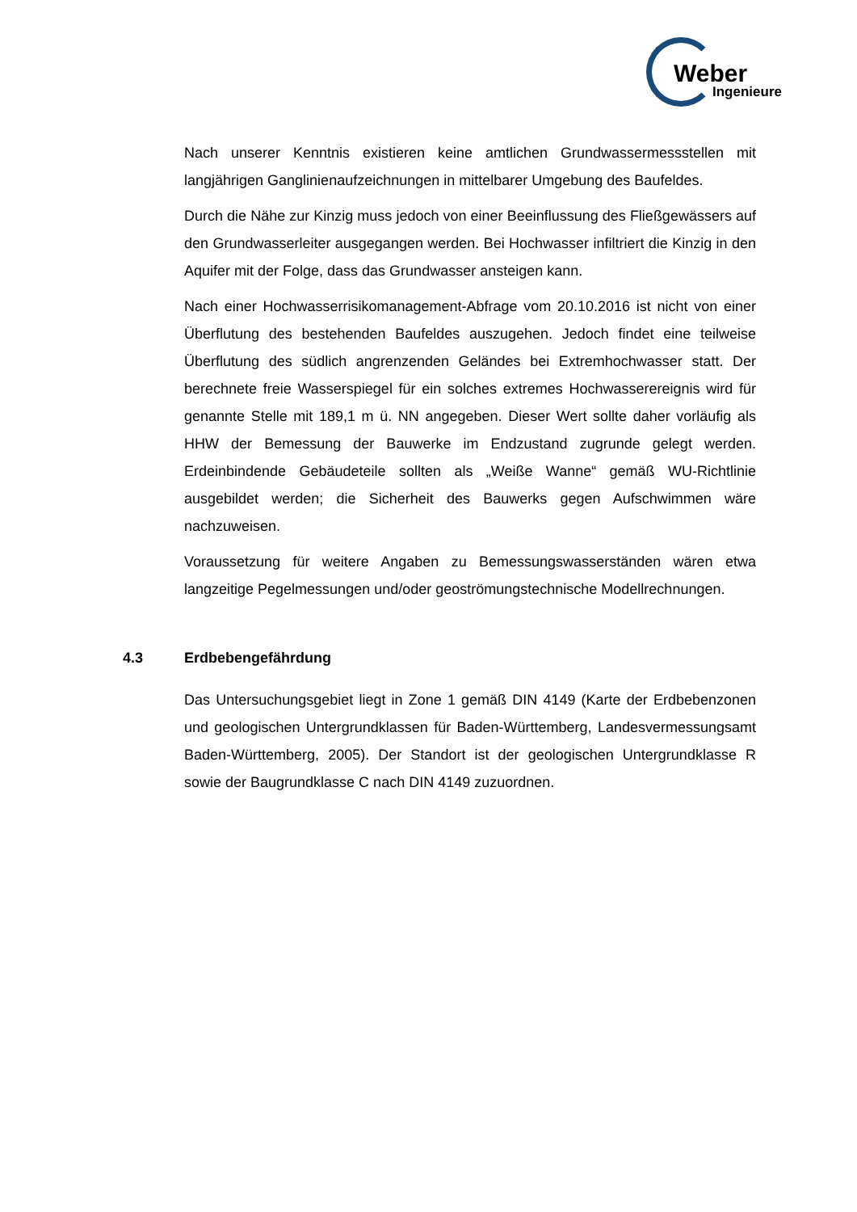Weber
Ingenieure
Nach unserer Kenntnis existieren keine amtlichen Grundwassermessstellen mit langjährigen Ganglinienaufzeichnungen in mittelbarer Umgebung des Baufeldes.
Durch die Nähe zur Kinzig muss jedoch von einer Beeinflussung des Fließgewässers auf den Grundwasserleiter ausgegangen werden. Bei Hochwasser infiltriert die Kinzig in den Aquifer mit der Folge, dass das Grundwasser ansteigen kann.
Nach einer Hochwasserrisikomanagement-Abfrage vom 20.10.2016 ist nicht von einer Überflutung des bestehenden Baufeldes auszugehen. Jedoch findet eine teilweise Überflutung des südlich angrenzenden Geländes bei Extremhochwasser statt. Der berechnete freie Wasserspiegel für ein solches extremes Hochwasserereignis wird für genannte Stelle mit 189,1 m ü. NN angegeben. Dieser Wert sollte daher vorläufig als HHW der Bemessung der Bauwerke im Endzustand zugrunde gelegt werden. Erdeinbindende Gebäudeteile sollten als „Weiße Wanne“ gemäß WU-Richtlinie ausgebildet werden; die Sicherheit des Bauwerks gegen Aufschwimmen wäre nachzuweisen.
Voraussetzung für weitere Angaben zu Bemessungswasserständen wären etwa langzeitige Pegelmessungen und/oder geoströmungstechnische Modellrechnungen.
4.3 Erdbebengefährdung
Das Untersuchungsgebiet liegt in Zone 1 gemäß DIN 4149 (Karte der Erdbebenzonen und geologischen Untergrundklassen für Baden-Württemberg, Landesvermessungsamt Baden-Württemberg, 2005). Der Standort ist der geologischen Untergrundklasse R sowie der Baugrundklasse C nach DIN 4149 zuzuordnen.